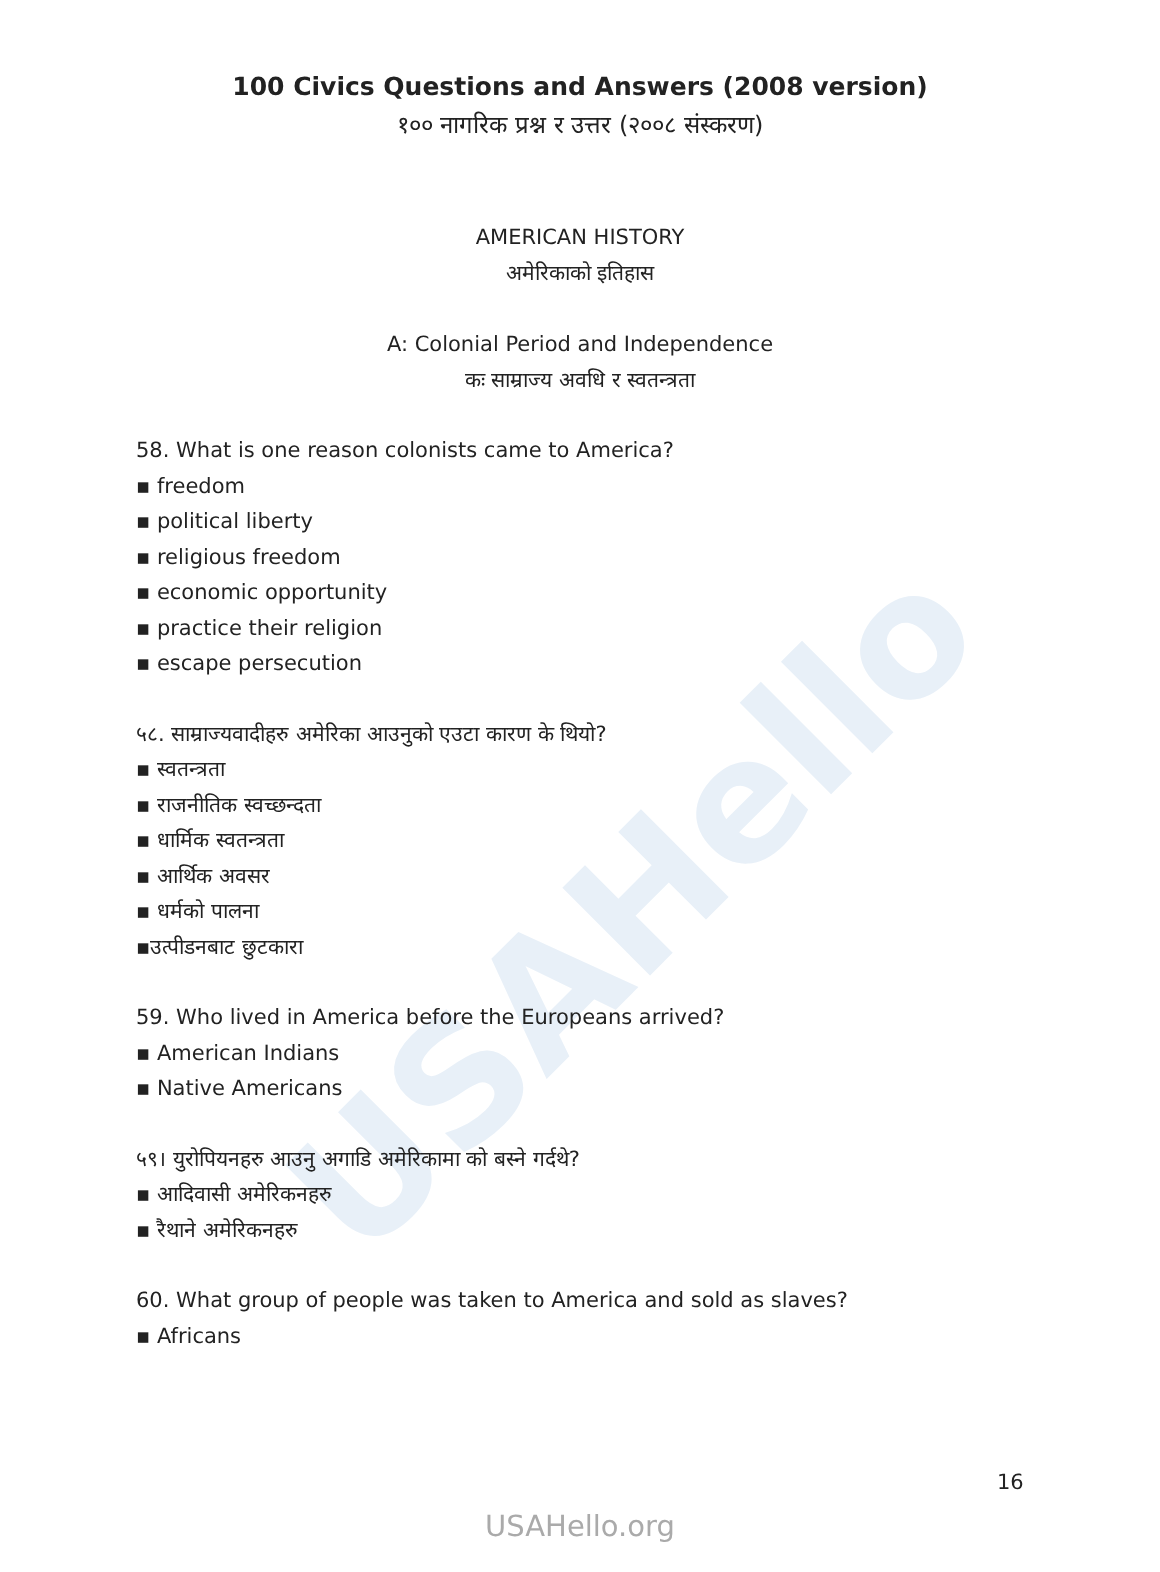USAHello
100 Civics Questions and Answers (2008 version)
१०० नागरिक प्रश्न र उत्तर (२००८ संस्करण)
AMERICAN HISTORY
अमेरिकाको इतिहास
A: Colonial Period and Independence
कः साम्राज्य अवधि र स्वतन्त्रता
58. What is one reason colonists came to America?
▪ freedom
▪ political liberty
▪ religious freedom
▪ economic opportunity
▪ practice their religion
▪ escape persecution
५८. साम्राज्यवादीहरु अमेरिका आउनुको एउटा कारण के थियो?
▪ स्वतन्त्रता
▪ राजनीतिक स्वच्छन्दता
▪ धार्मिक स्वतन्त्रता
▪ आर्थिक अवसर
▪ धर्मको पालना
▪उत्पीडनबाट छुटकारा
59. Who lived in America before the Europeans arrived?
▪ American Indians
▪ Native Americans
५९। युरोपियनहरु आउनु अगाडि अमेरिकामा को बस्ने गर्दथे?
▪ आदिवासी अमेरिकनहरु
▪ रैथाने अमेरिकनहरु
60. What group of people was taken to America and sold as slaves?
▪ Africans
16
USAHello.org